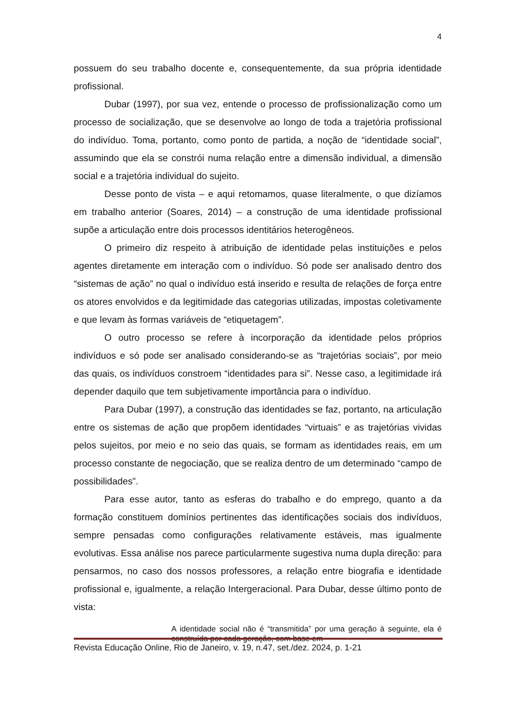4
possuem do seu trabalho docente e, consequentemente, da sua própria identidade profissional.
Dubar (1997), por sua vez, entende o processo de profissionalização como um processo de socialização, que se desenvolve ao longo de toda a trajetória profissional do indivíduo. Toma, portanto, como ponto de partida, a noção de “identidade social”, assumindo que ela se constrói numa relação entre a dimensão individual, a dimensão social e a trajetória individual do sujeito.
Desse ponto de vista – e aqui retomamos, quase literalmente, o que dizíamos em trabalho anterior (Soares, 2014) – a construção de uma identidade profissional supõe a articulação entre dois processos identitários heterogêneos.
O primeiro diz respeito à atribuição de identidade pelas instituições e pelos agentes diretamente em interação com o indivíduo. Só pode ser analisado dentro dos “sistemas de ação” no qual o indivíduo está inserido e resulta de relações de força entre os atores envolvidos e da legitimidade das categorias utilizadas, impostas coletivamente e que levam às formas variáveis de “etiquetagem”.
O outro processo se refere à incorporação da identidade pelos próprios indivíduos e só pode ser analisado considerando-se as “trajetórias sociais”, por meio das quais, os indivíduos constroem “identidades para si”. Nesse caso, a legitimidade irá depender daquilo que tem subjetivamente importância para o indivíduo.
Para Dubar (1997), a construção das identidades se faz, portanto, na articulação entre os sistemas de ação que propõem identidades “virtuais” e as trajetórias vividas pelos sujeitos, por meio e no seio das quais, se formam as identidades reais, em um processo constante de negociação, que se realiza dentro de um determinado “campo de possibilidades”.
Para esse autor, tanto as esferas do trabalho e do emprego, quanto a da formação constituem domínios pertinentes das identificações sociais dos indivíduos, sempre pensadas como configurações relativamente estáveis, mas igualmente evolutivas. Essa análise nos parece particularmente sugestiva numa dupla direção: para pensarmos, no caso dos nossos professores, a relação entre biografia e identidade profissional e, igualmente, a relação Intergeracional. Para Dubar, desse último ponto de vista:
A identidade social não é “transmitida” por uma geração à seguinte, ela é construída por cada geração, com base em
Revista Educação Online, Rio de Janeiro, v. 19, n.47, set./dez. 2024, p. 1-21